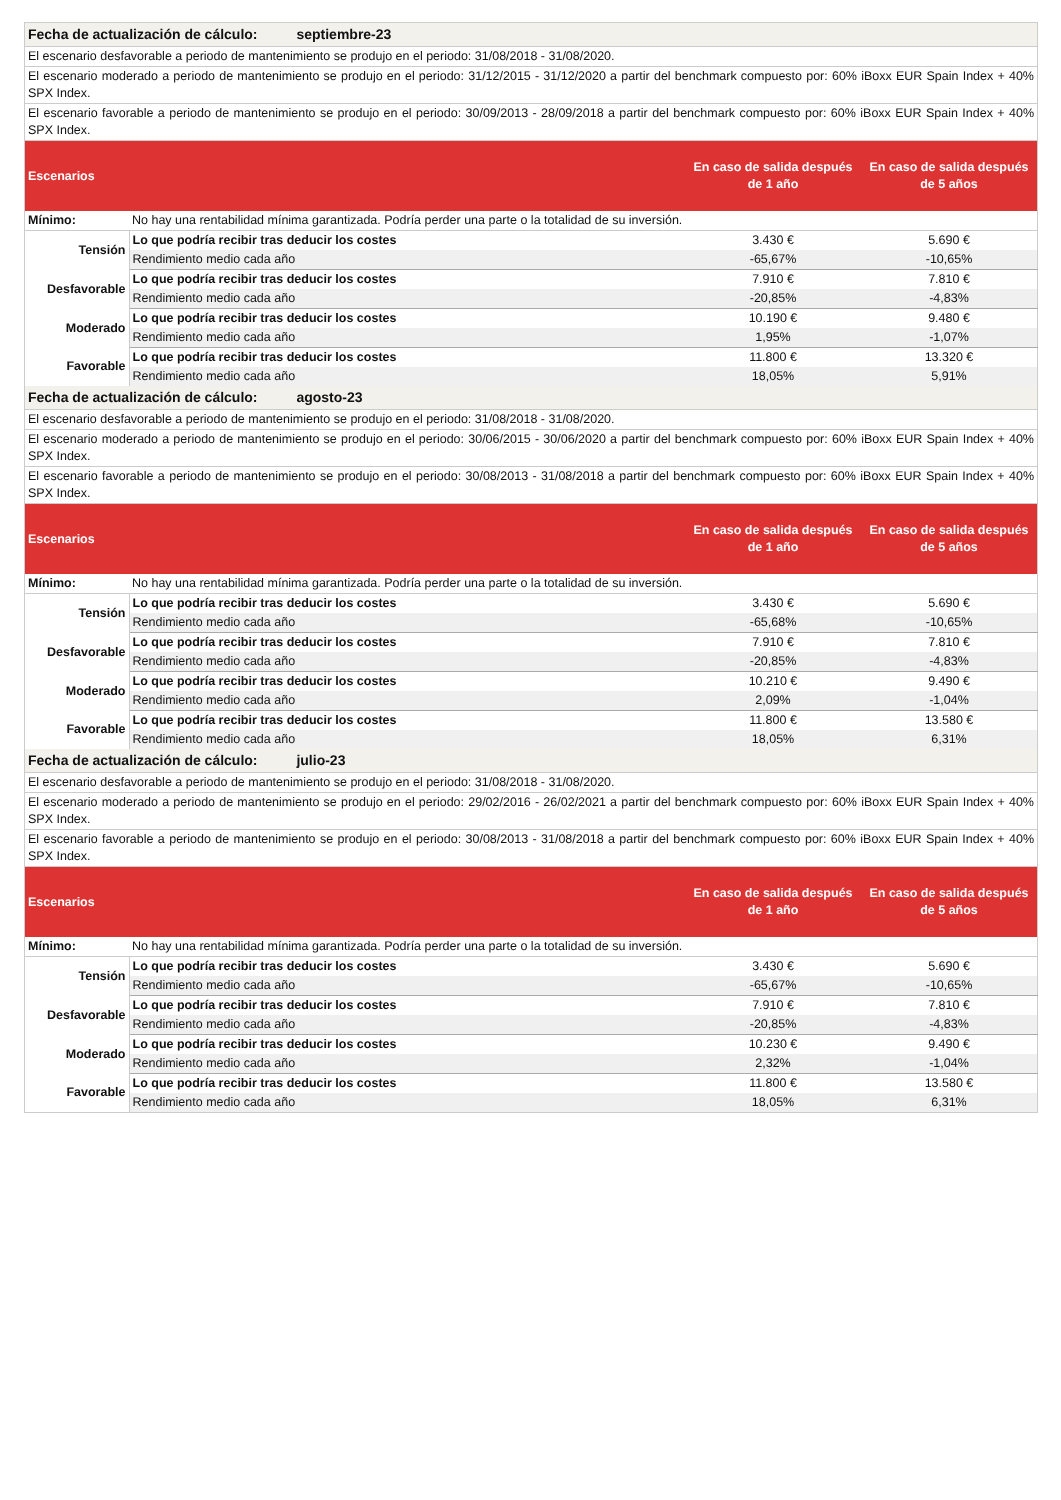| Fecha de actualización de cálculo: septiembre-23 | | | |
| El escenario desfavorable a periodo de mantenimiento se produjo en el periodo: 31/08/2018 - 31/08/2020. | | | |
| El escenario moderado a periodo de mantenimiento se produjo en el periodo: 31/12/2015 - 31/12/2020 a partir del benchmark compuesto por: 60% iBoxx EUR Spain Index + 40% SPX Index. | | | |
| El escenario favorable a periodo de mantenimiento se produjo en el periodo: 30/09/2013 - 28/09/2018 a partir del benchmark compuesto por: 60% iBoxx EUR Spain Index + 40% SPX Index. | | | |
| Escenarios | | En caso de salida después de 1 año | En caso de salida después de 5 años |
| Mínimo: | No hay una rentabilidad mínima garantizada. Podría perder una parte o la totalidad de su inversión. | | |
| Tensión | Lo que podría recibir tras deducir los costes | 3.430 € | 5.690 € |
| | Rendimiento medio cada año | -65,67% | -10,65% |
| Desfavorable | Lo que podría recibir tras deducir los costes | 7.910 € | 7.810 € |
| | Rendimiento medio cada año | -20,85% | -4,83% |
| Moderado | Lo que podría recibir tras deducir los costes | 10.190 € | 9.480 € |
| | Rendimiento medio cada año | 1,95% | -1,07% |
| Favorable | Lo que podría recibir tras deducir los costes | 11.800 € | 13.320 € |
| | Rendimiento medio cada año | 18,05% | 5,91% |
| Fecha de actualización de cálculo: agosto-23 | | | |
| El escenario desfavorable a periodo de mantenimiento se produjo en el periodo: 31/08/2018 - 31/08/2020. | | | |
| El escenario moderado a periodo de mantenimiento se produjo en el periodo: 30/06/2015 - 30/06/2020 a partir del benchmark compuesto por: 60% iBoxx EUR Spain Index + 40% SPX Index. | | | |
| El escenario favorable a periodo de mantenimiento se produjo en el periodo: 30/08/2013 - 31/08/2018 a partir del benchmark compuesto por: 60% iBoxx EUR Spain Index + 40% SPX Index. | | | |
| Escenarios | | En caso de salida después de 1 año | En caso de salida después de 5 años |
| Mínimo: | No hay una rentabilidad mínima garantizada. Podría perder una parte o la totalidad de su inversión. | | |
| Tensión | Lo que podría recibir tras deducir los costes | 3.430 € | 5.690 € |
| | Rendimiento medio cada año | -65,68% | -10,65% |
| Desfavorable | Lo que podría recibir tras deducir los costes | 7.910 € | 7.810 € |
| | Rendimiento medio cada año | -20,85% | -4,83% |
| Moderado | Lo que podría recibir tras deducir los costes | 10.210 € | 9.490 € |
| | Rendimiento medio cada año | 2,09% | -1,04% |
| Favorable | Lo que podría recibir tras deducir los costes | 11.800 € | 13.580 € |
| | Rendimiento medio cada año | 18,05% | 6,31% |
| Fecha de actualización de cálculo: julio-23 | | | |
| El escenario desfavorable a periodo de mantenimiento se produjo en el periodo: 31/08/2018 - 31/08/2020. | | | |
| El escenario moderado a periodo de mantenimiento se produjo en el periodo: 29/02/2016 - 26/02/2021 a partir del benchmark compuesto por: 60% iBoxx EUR Spain Index + 40% SPX Index. | | | |
| El escenario favorable a periodo de mantenimiento se produjo en el periodo: 30/08/2013 - 31/08/2018 a partir del benchmark compuesto por: 60% iBoxx EUR Spain Index + 40% SPX Index. | | | |
| Escenarios | | En caso de salida después de 1 año | En caso de salida después de 5 años |
| Mínimo: | No hay una rentabilidad mínima garantizada. Podría perder una parte o la totalidad de su inversión. | | |
| Tensión | Lo que podría recibir tras deducir los costes | 3.430 € | 5.690 € |
| | Rendimiento medio cada año | -65,67% | -10,65% |
| Desfavorable | Lo que podría recibir tras deducir los costes | 7.910 € | 7.810 € |
| | Rendimiento medio cada año | -20,85% | -4,83% |
| Moderado | Lo que podría recibir tras deducir los costes | 10.230 € | 9.490 € |
| | Rendimiento medio cada año | 2,32% | -1,04% |
| Favorable | Lo que podría recibir tras deducir los costes | 11.800 € | 13.580 € |
| | Rendimiento medio cada año | 18,05% | 6,31% |